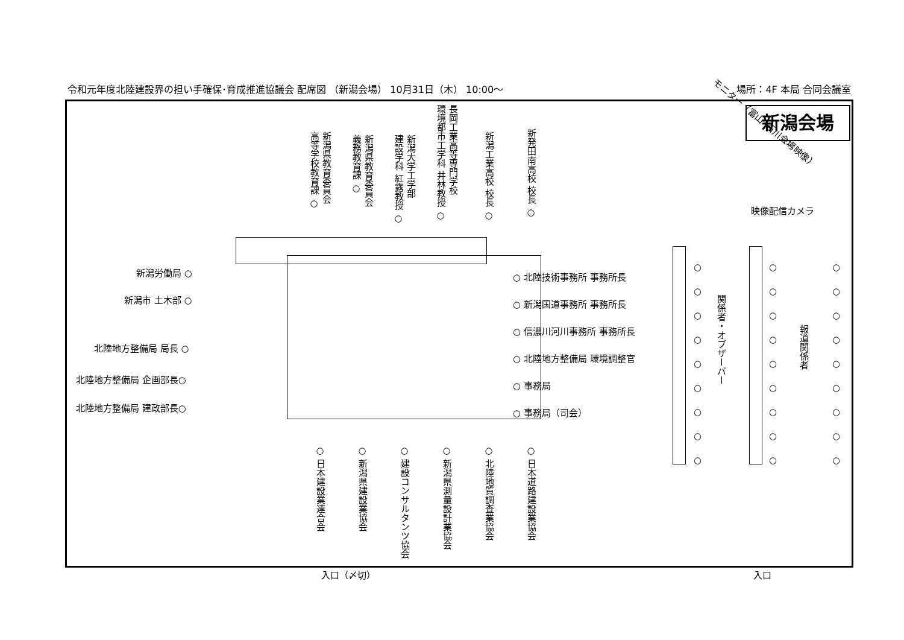令和元年度北陸建設界の担い手確保･育成推進協議会 配席図 （新潟会場） 10月31日（木） 10:00〜 場所：4F 本局 合同会議室
新潟会場
モニター（富山･石川会場映像）
映像配信カメラ
新潟県教育委員会
高等学校教育課 ○
新潟県教育委員会
義務教育課 ○
新潟大学工学部
建設学科 紅露教授 ○
長岡工業高等専門学校
環境都市工学科 井林教授 ○
新潟工業高校 校長 ○
新発田南高校 校長 ○
新潟労働局 ○
新潟市 土木部 ○
北陸地方整備局 局長 ○
北陸地方整備局 企画部長○
北陸地方整備局 建政部長○
○ 北陸技術事務所 事務所長
○ 新潟国道事務所 事務所長
○ 信濃川河川事務所 事務所長
○ 北陸地方整備局 環境調整官
○ 事務局
○ 事務局（司会）
○ 日本建設業連合会
○ 新潟県建設業協会
○ 建設コンサルタンツ協会
○ 新潟県測量設計業協会
○ 北陸地質調査業協会
○ 日本道路建設業協会
○
○
○
○
○
○
○
○
○
関係者・オブザーバー
○
○
○
○
○
○
○
○
○
報道関係者
○
○
○
○
○
○
○
○
○
入口（〆切） 入口